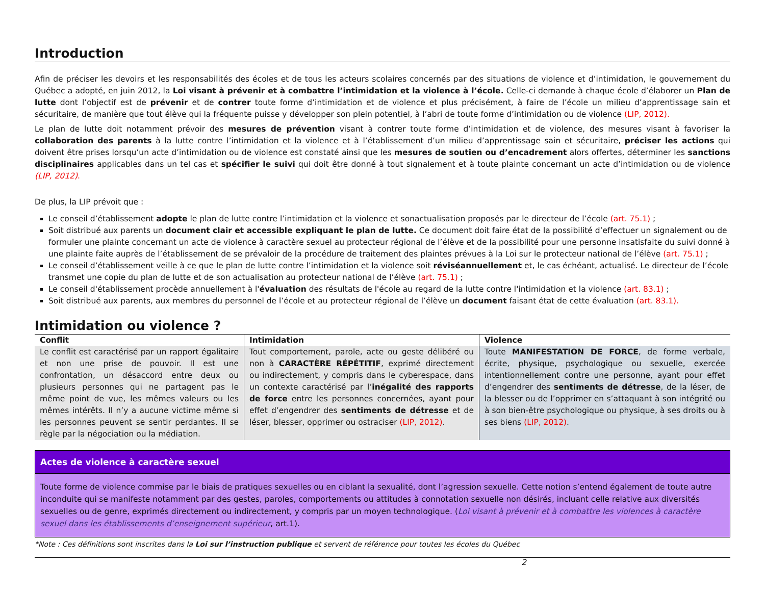Introduction
Afin de préciser les devoirs et les responsabilités des écoles et de tous les acteurs scolaires concernés par des situations de violence et d’intimidation, le gouvernement du Québec a adopté, en juin 2012, la Loi visant à prévenir et à combattre l’intimidation et la violence à l’école. Celle-ci demande à chaque école d’élaborer un Plan de lutte dont l’objectif est de prévenir et de contrer toute forme d’intimidation et de violence et plus précisément, à faire de l’école un milieu d’apprentissage sain et sécuritaire, de manière que tout élève qui la fréquente puisse y développer son plein potentiel, à l’abri de toute forme d’intimidation ou de violence (LIP, 2012).
Le plan de lutte doit notamment prévoir des mesures de prévention visant à contrer toute forme d’intimidation et de violence, des mesures visant à favoriser la collaboration des parents à la lutte contre l’intimidation et la violence et à l’établissement d’un milieu d’apprentissage sain et sécuritaire, préciser les actions qui doivent être prises lorsqu’un acte d’intimidation ou de violence est constaté ainsi que les mesures de soutien ou d’encadrement alors offertes, déterminer les sanctions disciplinaires applicables dans un tel cas et spécifier le suivi qui doit être donné à tout signalement et à toute plainte concernant un acte d’intimidation ou de violence (LIP, 2012).
De plus, la LIP prévoit que :
Le conseil d’établissement adopte le plan de lutte contre l’intimidation et la violence et sonactualisation proposés par le directeur de l’école (art. 75.1) ;
Soit distribué aux parents un document clair et accessible expliquant le plan de lutte. Ce document doit faire état de la possibilité d’effectuer un signalement ou de formuler une plainte concernant un acte de violence à caractère sexuel au protecteur régional de l’élève et de la possibilité pour une personne insatisfaite du suivi donné à une plainte faite auprès de l’établissement de se prévaloir de la procédure de traitement des plaintes prévues à la Loi sur le protecteur national de l’élève (art. 75.1) ;
Le conseil d’établissement veille à ce que le plan de lutte contre l’intimidation et la violence soit réviséannuellement et, le cas échéant, actualisé. Le directeur de l’école transmet une copie du plan de lutte et de son actualisation au protecteur national de l’élève (art. 75.1) ;
Le conseil d'établissement procède annuellement à l'évaluation des résultats de l'école au regard de la lutte contre l'intimidation et la violence (art. 83.1) ;
Soit distribué aux parents, aux membres du personnel de l’école et au protecteur régional de l’élève un document faisant état de cette évaluation (art. 83.1).
Intimidation ou violence ?
| Conflit | Intimidation | Violence |
| --- | --- | --- |
| Le conflit est caractérisé par un rapport égalitaire et non une prise de pouvoir. Il est une confrontation, un désaccord entre deux ou plusieurs personnes qui ne partagent pas le même point de vue, les mêmes valeurs ou les mêmes intérêts. Il n’y a aucune victime même si les personnes peuvent se sentir perdantes. Il se règle par la négociation ou la médiation. | Tout comportement, parole, acte ou geste délibéré ou non à CARACTÈRE RÉPÉTITIF , exprimé directement ou indirectement, y compris dans le cyberespace, dans un contexte caractérisé par l’ inégalité des rapports de force entre les personnes concernées, ayant pour effet d’engendrer des sentiments de détresse et de léser, blesser, opprimer ou ostraciser (LIP, 2012) . | Toute MANIFESTATION DE FORCE , de forme verbale, écrite, physique, psychologique ou sexuelle, exercée intentionnellement contre une personne, ayant pour effet d’engendrer des sentiments de détresse , de la léser, de la blesser ou de l’opprimer en s’attaquant à son intégrité ou à son bien-être psychologique ou physique, à ses droits ou à ses biens (LIP, 2012) . |
Actes de violence à caractère sexuel
Toute forme de violence commise par le biais de pratiques sexuelles ou en ciblant la sexualité, dont l’agression sexuelle. Cette notion s’entend également de toute autre inconduite qui se manifeste notamment par des gestes, paroles, comportements ou attitudes à connotation sexuelle non désirés, incluant celle relative aux diversités sexuelles ou de genre, exprimés directement ou indirectement, y compris par un moyen technologique. (Loi visant à prévenir et à combattre les violences à caractère sexuel dans les établissements d’enseignement supérieur, art.1).
*Note : Ces définitions sont inscrites dans la Loi sur l’instruction publique et servent de référence pour toutes les écoles du Québec
2